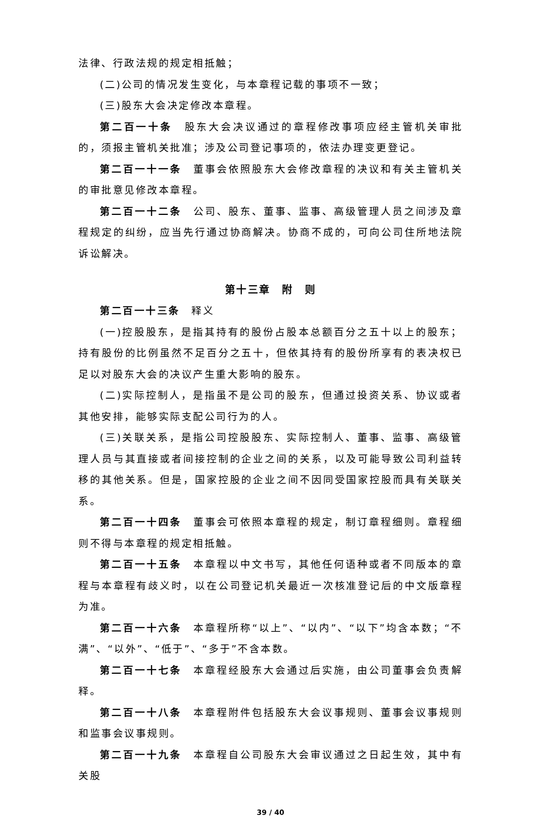法律、行政法规的规定相抵触；
(二)公司的情况发生变化，与本章程记载的事项不一致；
(三)股东大会决定修改本章程。
第二百一十条　股东大会决议通过的章程修改事项应经主管机关审批的，须报主管机关批准；涉及公司登记事项的，依法办理变更登记。
第二百一十一条　董事会依照股东大会修改章程的决议和有关主管机关的审批意见修改本章程。
第二百一十二条　公司、股东、董事、监事、高级管理人员之间涉及章程规定的纠纷，应当先行通过协商解决。协商不成的，可向公司住所地法院诉讼解决。
第十三章　附　则
第二百一十三条　释义
(一)控股股东，是指其持有的股份占股本总额百分之五十以上的股东；持有股份的比例虽然不足百分之五十，但依其持有的股份所享有的表决权已足以对股东大会的决议产生重大影响的股东。
(二)实际控制人，是指虽不是公司的股东，但通过投资关系、协议或者其他安排，能够实际支配公司行为的人。
(三)关联关系，是指公司控股股东、实际控制人、董事、监事、高级管理人员与其直接或者间接控制的企业之间的关系，以及可能导致公司利益转移的其他关系。但是，国家控股的企业之间不因同受国家控股而具有关联关系。
第二百一十四条　董事会可依照本章程的规定，制订章程细则。章程细则不得与本章程的规定相抵触。
第二百一十五条　本章程以中文书写，其他任何语种或者不同版本的章程与本章程有歧义时，以在公司登记机关最近一次核准登记后的中文版章程为准。
第二百一十六条　本章程所称“以上”、“以内”、“以下”均含本数；“不满”、“以外”、“低于”、“多于”不含本数。
第二百一十七条　本章程经股东大会通过后实施，由公司董事会负责解释。
第二百一十八条　本章程附件包括股东大会议事规则、董事会议事规则和监事会议事规则。
第二百一十九条　本章程自公司股东大会审议通过之日起生效，其中有关股
39 / 40